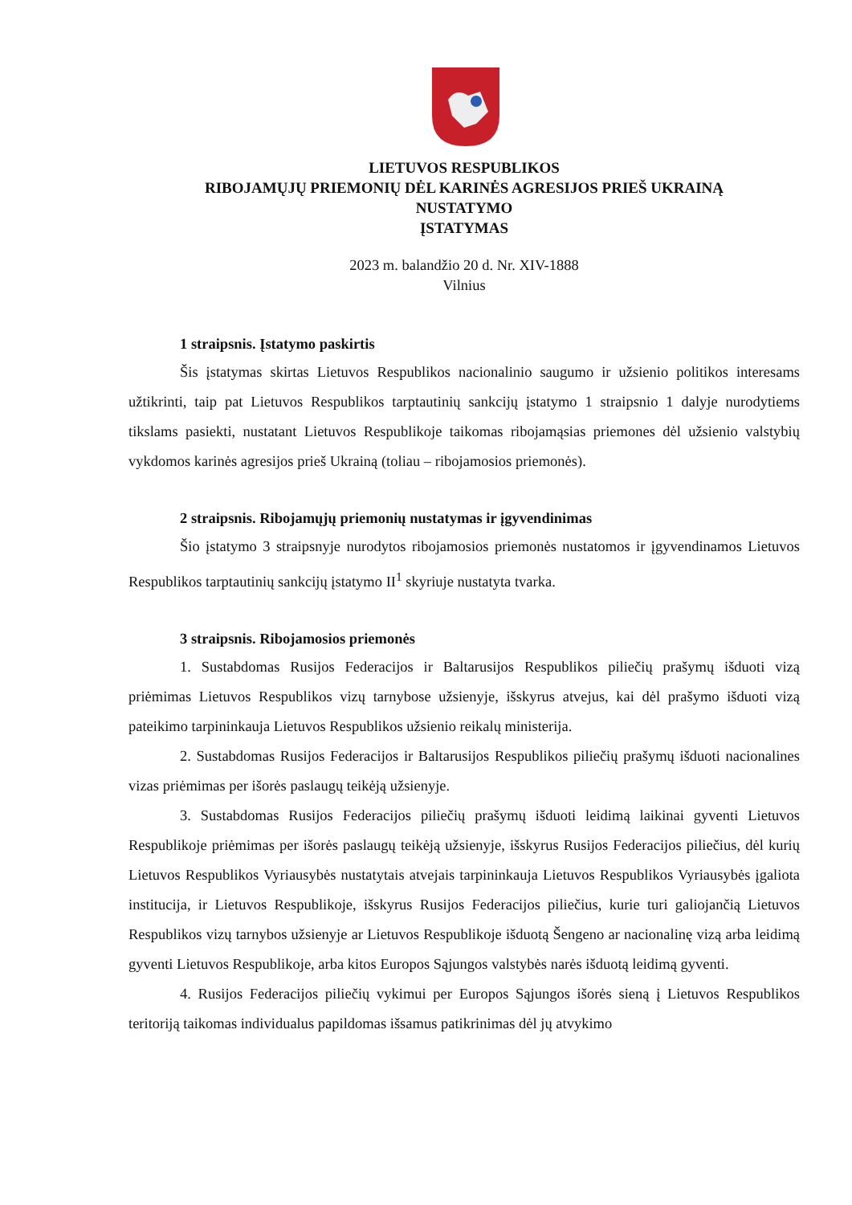LIETUVOS RESPUBLIKOS
RIBOJAMŲJŲ PRIEMONIŲ DĖL KARINĖS AGRESIJOS PRIEŠ UKRAINĄ
NUSTATYMO
ĮSTATYMAS
2023 m. balandžio 20 d. Nr. XIV-1888
Vilnius
1 straipsnis. Įstatymo paskirtis
Šis įstatymas skirtas Lietuvos Respublikos nacionalinio saugumo ir užsienio politikos interesams užtikrinti, taip pat Lietuvos Respublikos tarptautinių sankcijų įstatymo 1 straipsnio 1 dalyje nurodytiems tikslams pasiekti, nustatant Lietuvos Respublikoje taikomas ribojamąsias priemones dėl užsienio valstybių vykdomos karinės agresijos prieš Ukrainą (toliau – ribojamosios priemonės).
2 straipsnis. Ribojamųjų priemonių nustatymas ir įgyvendinimas
Šio įstatymo 3 straipsnyje nurodytos ribojamosios priemonės nustatomos ir įgyvendinamos Lietuvos Respublikos tarptautinių sankcijų įstatymo II<sup>1</sup> skyriuje nustatyta tvarka.
3 straipsnis. Ribojamosios priemonės
1. Sustabdomas Rusijos Federacijos ir Baltarusijos Respublikos piliečių prašymų išduoti vizą priėmimas Lietuvos Respublikos vizų tarnybose užsienyje, išskyrus atvejus, kai dėl prašymo išduoti vizą pateikimo tarpininkauja Lietuvos Respublikos užsienio reikalų ministerija.
2. Sustabdomas Rusijos Federacijos ir Baltarusijos Respublikos piliečių prašymų išduoti nacionalines vizas priėmimas per išorės paslaugų teikėją užsienyje.
3. Sustabdomas Rusijos Federacijos piliečių prašymų išduoti leidimą laikinai gyventi Lietuvos Respublikoje priėmimas per išorės paslaugų teikėją užsienyje, išskyrus Rusijos Federacijos piliečius, dėl kurių Lietuvos Respublikos Vyriausybės nustatytais atvejais tarpininkauja Lietuvos Respublikos Vyriausybės įgaliota institucija, ir Lietuvos Respublikoje, išskyrus Rusijos Federacijos piliečius, kurie turi galiojančią Lietuvos Respublikos vizų tarnybos užsienyje ar Lietuvos Respublikoje išduotą Šengeno ar nacionalinę vizą arba leidimą gyventi Lietuvos Respublikoje, arba kitos Europos Sąjungos valstybės narės išduotą leidimą gyventi.
4. Rusijos Federacijos piliečių vykimui per Europos Sąjungos išorės sieną į Lietuvos Respublikos teritoriją taikomas individualus papildomas išsamus patikrinimas dėl jų atvykimo